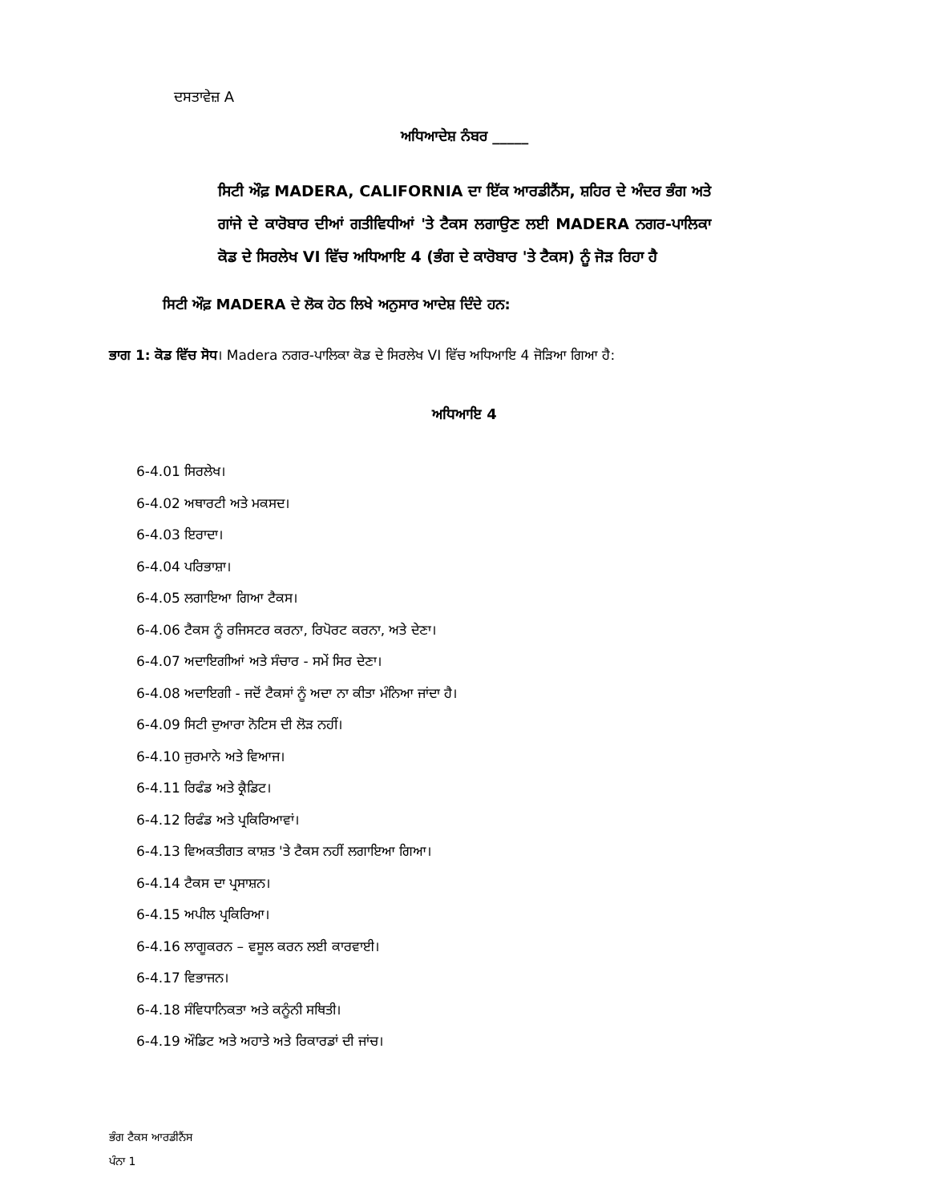ਦਸਤਾਵੇਜ਼ A
ਅਧਿਆਦੇਸ਼ ਨੰਬਰ _____
ਸਿਟੀ ਔਫ਼ MADERA, CALIFORNIA ਦਾ ਇੱਕ ਆਰਡੀਨੈਂਸ, ਸ਼ਹਿਰ ਦੇ ਅੰਦਰ ਭੰਗ ਅਤੇ ਗਾਂਜੇ ਦੇ ਕਾਰੋਬਾਰ ਦੀਆਂ ਗਤੀਵਿਧੀਆਂ 'ਤੇ ਟੈਕਸ ਲਗਾਉਣ ਲਈ MADERA ਨਗਰ-ਪਾਲਿਕਾ ਕੋਡ ਦੇ ਸਿਰਲੇਖ VI ਵਿੱਚ ਅਧਿਆਇ 4 (ਭੰਗ ਦੇ ਕਾਰੋਬਾਰ 'ਤੇ ਟੈਕਸ) ਨੂੰ ਜੋੜ ਰਿਹਾ ਹੈ
ਸਿਟੀ ਔਫ਼ MADERA ਦੇ ਲੋਕ ਹੇਠ ਲਿਖੇ ਅਨੁਸਾਰ ਆਦੇਸ਼ ਦਿੰਦੇ ਹਨ:
ਭਾਗ 1: ਕੋਡ ਵਿੱਚ ਸੋਧ। Madera ਨਗਰ-ਪਾਲਿਕਾ ਕੋਡ ਦੇ ਸਿਰਲੇਖ VI ਵਿੱਚ ਅਧਿਆਇ 4 ਜੋੜਿਆ ਗਿਆ ਹੈ:
ਅਧਿਆਇ 4
6-4.01 ਸਿਰਲੇਖ।
6-4.02 ਅਥਾਰਟੀ ਅਤੇ ਮਕਸਦ।
6-4.03 ਇਰਾਦਾ।
6-4.04 ਪਰਿਭਾਸ਼ਾ।
6-4.05 ਲਗਾਇਆ ਗਿਆ ਟੈਕਸ।
6-4.06 ਟੈਕਸ ਨੂੰ ਰਜਿਸਟਰ ਕਰਨਾ, ਰਿਪੋਰਟ ਕਰਨਾ, ਅਤੇ ਦੇਣਾ।
6-4.07 ਅਦਾਇਗੀਆਂ ਅਤੇ ਸੰਚਾਰ - ਸਮੇਂ ਸਿਰ ਦੇਣਾ।
6-4.08 ਅਦਾਇਗੀ - ਜਦੋਂ ਟੈਕਸਾਂ ਨੂੰ ਅਦਾ ਨਾ ਕੀਤਾ ਮੰਨਿਆ ਜਾਂਦਾ ਹੈ।
6-4.09 ਸਿਟੀ ਦੁਆਰਾ ਨੋਟਿਸ ਦੀ ਲੋੜ ਨਹੀਂ।
6-4.10 ਜੁਰਮਾਨੇ ਅਤੇ ਵਿਆਜ।
6-4.11 ਰਿਫੰਡ ਅਤੇ ਕ੍ਰੈਡਿਟ।
6-4.12 ਰਿਫੰਡ ਅਤੇ ਪ੍ਰਕਿਰਿਆਵਾਂ।
6-4.13 ਵਿਅਕਤੀਗਤ ਕਾਸ਼ਤ 'ਤੇ ਟੈਕਸ ਨਹੀਂ ਲਗਾਇਆ ਗਿਆ।
6-4.14 ਟੈਕਸ ਦਾ ਪ੍ਰਸਾਸ਼ਨ।
6-4.15 ਅਪੀਲ ਪ੍ਰਕਿਰਿਆ।
6-4.16 ਲਾਗੂਕਰਨ – ਵਸੂਲ ਕਰਨ ਲਈ ਕਾਰਵਾਈ।
6-4.17 ਵਿਭਾਜਨ।
6-4.18 ਸੰਵਿਧਾਨਿਕਤਾ ਅਤੇ ਕਨੂੰਨੀ ਸਥਿਤੀ।
6-4.19 ਔਡਿਟ ਅਤੇ ਅਹਾਤੇ ਅਤੇ ਰਿਕਾਰਡਾਂ ਦੀ ਜਾਂਚ।
ਭੰਗ ਟੈਕਸ ਆਰਡੀਨੈਂਸ
ਪੰਨਾ 1